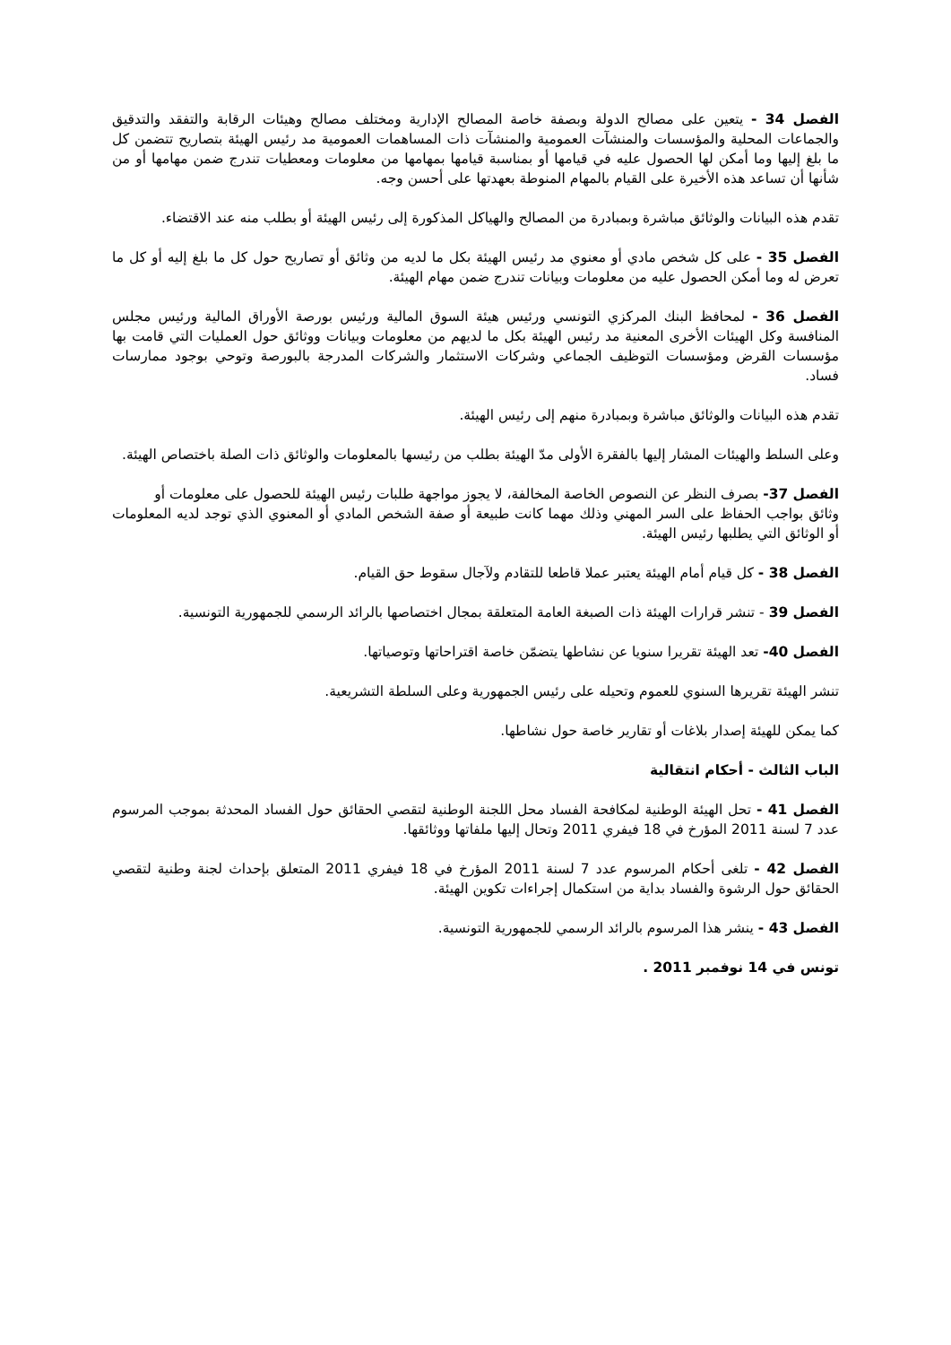الفصل 34 - يتعين على مصالح الدولة وبصفة خاصة المصالح الإدارية ومختلف مصالح وهيئات الرقابة والتفقد والتدقيق والجماعات المحلية والمؤسسات والمنشآت العمومية والمنشآت ذات المساهمات العمومية مد رئيس الهيئة بتصاريح تتضمن كل ما بلغ إليها وما أمكن لها الحصول عليه في قيامها أو بمناسبة قيامها بمهامها من معلومات ومعطيات تندرج ضمن مهامها أو من شأنها أن تساعد هذه الأخيرة على القيام بالمهام المنوطة بعهدتها على أحسن وجه.
تقدم هذه البيانات والوثائق مباشرة وبمبادرة من المصالح والهياكل المذكورة إلى رئيس الهيئة أو بطلب منه عند الاقتضاء.
الفصل 35 - على كل شخص مادي أو معنوي مد رئيس الهيئة بكل ما لديه من وثائق أو تصاريح حول كل ما بلغ إليه أو كل ما تعرض له وما أمكن الحصول عليه من معلومات وبيانات تندرج ضمن مهام الهيئة.
الفصل 36 - لمحافظ البنك المركزي التونسي ورئيس هيئة السوق المالية ورئيس بورصة الأوراق المالية ورئيس مجلس المنافسة وكل الهيئات الأخرى المعنية مد رئيس الهيئة بكل ما لديهم من معلومات وبيانات ووثائق حول العمليات التي قامت بها مؤسسات القرض ومؤسسات التوظيف الجماعي وشركات الاستثمار والشركات المدرجة بالبورصة وتوحي بوجود ممارسات فساد.
تقدم هذه البيانات والوثائق مباشرة وبمبادرة منهم إلى رئيس الهيئة.
وعلى السلط والهيئات المشار إليها بالفقرة الأولى مدّ الهيئة بطلب من رئيسها بالمعلومات والوثائق ذات الصلة باختصاص الهيئة.
الفصل 37- بصرف النظر عن النصوص الخاصة المخالفة، لا يجوز مواجهة طلبات رئيس الهيئة للحصول على معلومات أو
وثائق بواجب الحفاظ على السر المهني وذلك مهما كانت طبيعة أو صفة الشخص المادي أو المعنوي الذي توجد لديه المعلومات أو الوثائق التي يطلبها رئيس الهيئة.
الفصل 38 - كل قيام أمام الهيئة يعتبر عملا قاطعا للتقادم ولآجال سقوط حق القيام.
الفصل 39 - تنشر قرارات الهيئة ذات الصبغة العامة المتعلقة بمجال اختصاصها بالرائد الرسمي للجمهورية التونسية.
الفصل 40- تعد الهيئة تقريرا سنويا عن نشاطها يتضمّن خاصة اقتراحاتها وتوصياتها.
تنشر الهيئة تقريرها السنوي للعموم وتحيله على رئيس الجمهورية وعلى السلطة التشريعية.
كما يمكن للهيئة إصدار بلاغات أو تقارير خاصة حول نشاطها.
الباب الثالث - أحكام انتقالية
الفصل 41 - تحل الهيئة الوطنية لمكافحة الفساد محل اللجنة الوطنية لتقصي الحقائق حول الفساد المحدثة بموجب المرسوم عدد 7 لسنة 2011 المؤرخ في 18 فيفري 2011 وتحال إليها ملفاتها ووثائقها.
الفصل 42 - تلغى أحكام المرسوم عدد 7 لسنة 2011 المؤرخ في 18 فيفري 2011 المتعلق بإحداث لجنة وطنية لتقصي الحقائق حول الرشوة والفساد بداية من استكمال إجراءات تكوين الهيئة.
الفصل 43 - ينشر هذا المرسوم بالرائد الرسمي للجمهورية التونسية.
تونس في 14 نوفمبر 2011 .